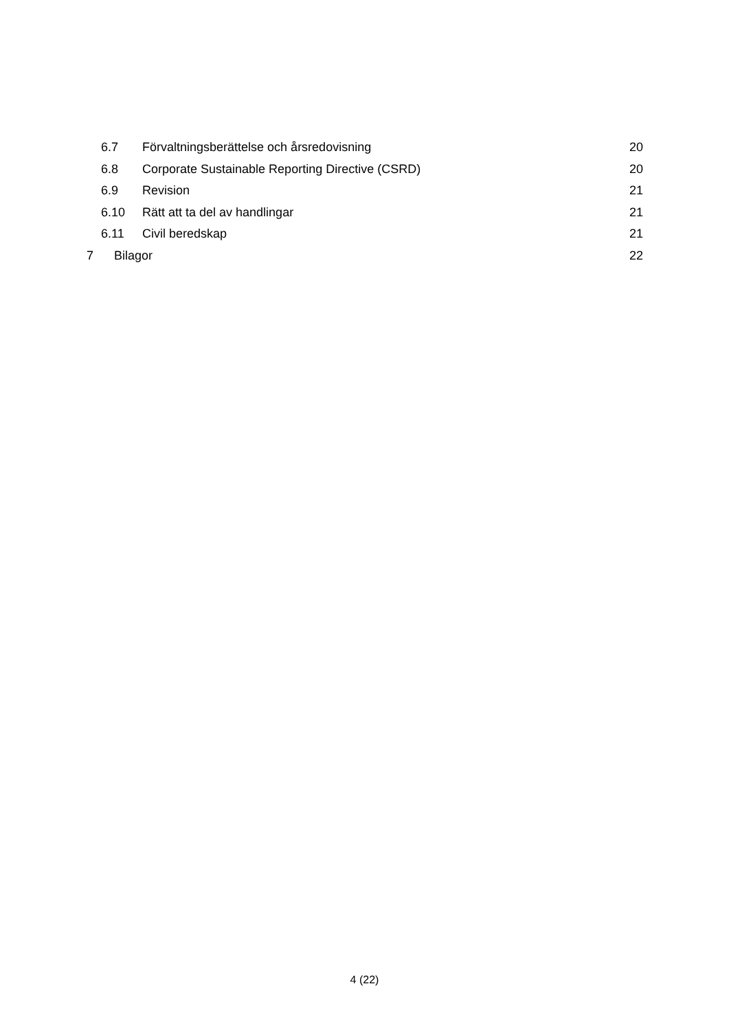6.7 Förvaltningsberättelse och årsredovisning 20
6.8 Corporate Sustainable Reporting Directive (CSRD) 20
6.9 Revision 21
6.10 Rätt att ta del av handlingar 21
6.11 Civil beredskap 21
7 Bilagor 22
4 (22)